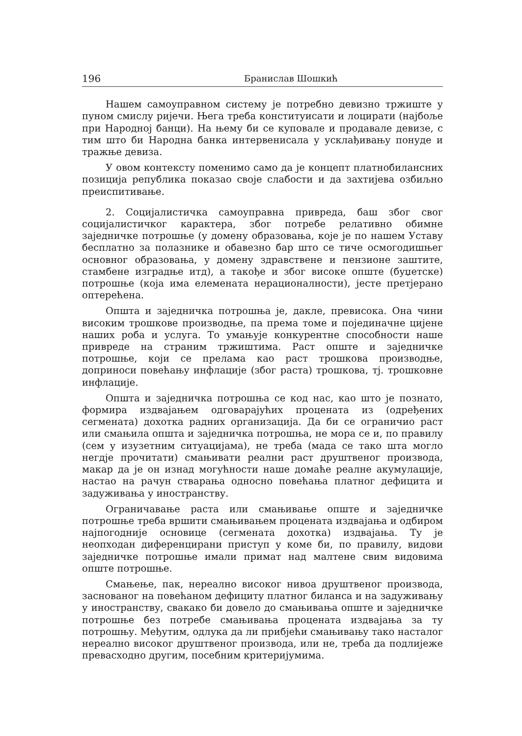196 Бранислав Шошкић
Нашем самоуправном систему је потребно девизно тржиште у пуном смислу ријечи. Њега треба конституисати и лоцирати (најбоље при Народној банци). На њему би се куповале и продавале девизе, с тим што би Народна банка интервенисала у усклађивању понуде и тражње девиза.
У овом контексту поменимо само да је концепт платнобилансних позиција република показао своје слабости и да захтијева озбиљно преиспитивање.
2. Социјалистичка самоуправна привреда, баш због свог социјалистичког карактера, због потребе релативно обимне заједничке потрошње (у домену образовања, које је по нашем Уставу бесплатно за полазнике и обавезно бар што се тиче осмогодишњег основног образовања, у домену здравствене и пензионе заштите, стамбене изградње итд), а такође и због високе опште (буџетске) потрошње (која има елемената нерационалности), јесте претјерано оптерећена.
Општа и заједничка потрошња је, дакле, превисока. Она чини високим трошкове производње, па према томе и појединачне цијене наших роба и услуга. То умањује конкурентне способности наше привреде на страним тржиштима. Раст опште и заједничке потрошње, који се прелама као раст трошкова производње, доприноси повећању инфлације (због раста) трошкова, тј. трошковне инфлације.
Општа и заједничка потрошња се код нас, као што је познато, формира издвајањем одговарајућих процената из (одређених сегмената) дохотка радних организација. Да би се ограничио раст или смањила општа и заједничка потрошња, не мора се и, по правилу (сем у изузетним ситуацијама), не треба (мада се тако шта могло негдје прочитати) смањивати реални раст друштвеног производа, макар да је он изнад могућности наше домаће реалне акумулације, настао на рачун стварања односно повећања платног дефицита и задуживања у иностранству.
Ограничавање раста или смањивање опште и заједничке потрошње треба вршити смањивањем процената издвајања и одбиром најпогодније основице (сегмената дохотка) издвајања. Ту је неопходан диференцирани приступ у коме би, по правилу, видови заједничке потрошње имали примат над малтене свим видовима опште потрошње.
Смањење, пак, нереално високог нивоа друштвеног производа, заснованог на повећаном дефициту платног биланса и на задуживању у иностранству, свакако би довело до смањивања опште и заједничке потрошње без потребе смањивања процената издвајања за ту потрошњу. Међутим, одлука да ли прибјећи смањивању тако насталог нереално високог друштвеног производа, или не, треба да подлијеже превасходно другим, посебним критеријумима.